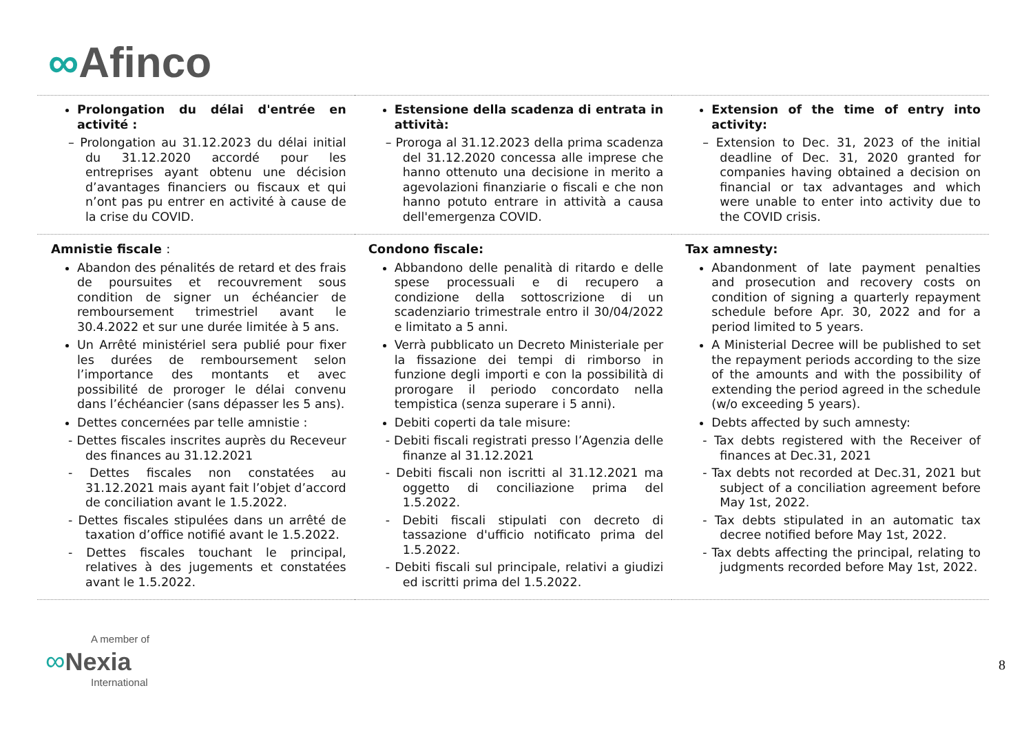∞Afinco
| Prolongation du délai d'entrée en activité : – Prolongation au 31.12.2023 du délai initial du 31.12.2020 accordé pour les entreprises ayant obtenu une décision d’avantages financiers ou fiscaux et qui n’ont pas pu entrer en activité à cause de la crise du COVID. | Estensione della scadenza di entrata in attività: – Proroga al 31.12.2023 della prima scadenza del 31.12.2020 concessa alle imprese che hanno ottenuto una decisione in merito a agevolazioni finanziarie o fiscali e che non hanno potuto entrare in attività a causa dell'emergenza COVID. | Extension of the time of entry into activity: – Extension to Dec. 31, 2023 of the initial deadline of Dec. 31, 2020 granted for companies having obtained a decision on financial or tax advantages and which were unable to enter into activity due to the COVID crisis. |
| Amnistie fiscale : Abandon des pénalités de retard et des frais de poursuites et recouvrement sous condition de signer un échéancier de remboursement trimestriel avant le 30.4.2022 et sur une durée limitée à 5 ans. Un Arrêté ministériel sera publié pour fixer les durées de remboursement selon l’importance des montants et avec possibilité de proroger le délai convenu dans l’échéancier (sans dépasser les 5 ans). Dettes concernées par telle amnistie : - Dettes fiscales inscrites auprès du Receveur des finances au 31.12.2021 - Dettes fiscales non constatées au 31.12.2021 mais ayant fait l’objet d’accord de conciliation avant le 1.5.2022. - Dettes fiscales stipulées dans un arrêté de taxation d’office notifié avant le 1.5.2022. - Dettes fiscales touchant le principal, relatives à des jugements et constatées avant le 1.5.2022. | Condono fiscale: Abbandono delle penalità di ritardo e delle spese processuali e di recupero a condizione della sottoscrizione di un scadenziario trimestrale entro il 30/04/2022 e limitato a 5 anni. Verrà pubblicato un Decreto Ministeriale per la fissazione dei tempi di rimborso in funzione degli importi e con la possibilità di prorogare il periodo concordato nella tempistica (senza superare i 5 anni). Debiti coperti da tale misure: - Debiti fiscali registrati presso l’Agenzia delle finanze al 31.12.2021 - Debiti fiscali non iscritti al 31.12.2021 ma oggetto di conciliazione prima del 1.5.2022. - Debiti fiscali stipulati con decreto di tassazione d'ufficio notificato prima del 1.5.2022. - Debiti fiscali sul principale, relativi a giudizi ed iscritti prima del 1.5.2022. | Tax amnesty: Abandonment of late payment penalties and prosecution and recovery costs on condition of signing a quarterly repayment schedule before Apr. 30, 2022 and for a period limited to 5 years. A Ministerial Decree will be published to set the repayment periods according to the size of the amounts and with the possibility of extending the period agreed in the schedule (w/o exceeding 5 years). Debts affected by such amnesty: - Tax debts registered with the Receiver of finances at Dec.31, 2021 - Tax debts not recorded at Dec.31, 2021 but subject of a conciliation agreement before May 1st, 2022. - Tax debts stipulated in an automatic tax decree notified before May 1st, 2022. - Tax debts affecting the principal, relating to judgments recorded before May 1st, 2022. |
A member of
∞Nexia
International
8